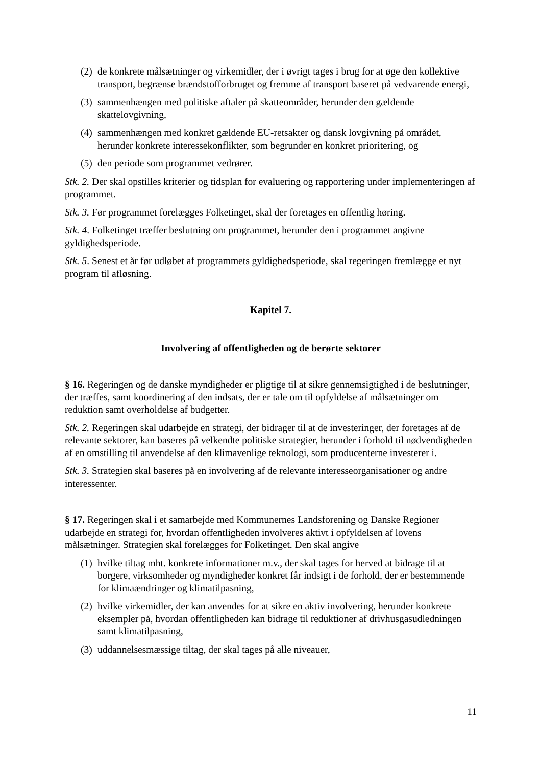(2) de konkrete målsætninger og virkemidler, der i øvrigt tages i brug for at øge den kollektive transport, begrænse brændstofforbruget og fremme af transport baseret på vedvarende energi,
(3) sammenhængen med politiske aftaler på skatteområder, herunder den gældende skattelovgivning,
(4) sammenhængen med konkret gældende EU-retsakter og dansk lovgivning på området, herunder konkrete interessekonflikter, som begrunder en konkret prioritering, og
(5) den periode som programmet vedrører.
Stk. 2. Der skal opstilles kriterier og tidsplan for evaluering og rapportering under implementeringen af programmet.
Stk. 3. Før programmet forelægges Folketinget, skal der foretages en offentlig høring.
Stk. 4. Folketinget træffer beslutning om programmet, herunder den i programmet angivne gyldighedsperiode.
Stk. 5. Senest et år før udløbet af programmets gyldighedsperiode, skal regeringen fremlægge et nyt program til afløsning.
Kapitel 7.
Involvering af offentligheden og de berørte sektorer
§ 16. Regeringen og de danske myndigheder er pligtige til at sikre gennemsigtighed i de beslutninger, der træffes, samt koordinering af den indsats, der er tale om til opfyldelse af målsætninger om reduktion samt overholdelse af budgetter.
Stk. 2. Regeringen skal udarbejde en strategi, der bidrager til at de investeringer, der foretages af de relevante sektorer, kan baseres på velkendte politiske strategier, herunder i forhold til nødvendigheden af en omstilling til anvendelse af den klimavenlige teknologi, som producenterne investerer i.
Stk. 3. Strategien skal baseres på en involvering af de relevante interesseorganisationer og andre interessenter.
§ 17. Regeringen skal i et samarbejde med Kommunernes Landsforening og Danske Regioner udarbejde en strategi for, hvordan offentligheden involveres aktivt i opfyldelsen af lovens målsætninger. Strategien skal forelægges for Folketinget. Den skal angive
(1) hvilke tiltag mht. konkrete informationer m.v., der skal tages for herved at bidrage til at borgere, virksomheder og myndigheder konkret får indsigt i de forhold, der er bestemmende for klimaændringer og klimatilpasning,
(2) hvilke virkemidler, der kan anvendes for at sikre en aktiv involvering, herunder konkrete eksempler på, hvordan offentligheden kan bidrage til reduktioner af drivhusgasudledningen samt klimatilpasning,
(3) uddannelsesmæssige tiltag, der skal tages på alle niveauer,
11